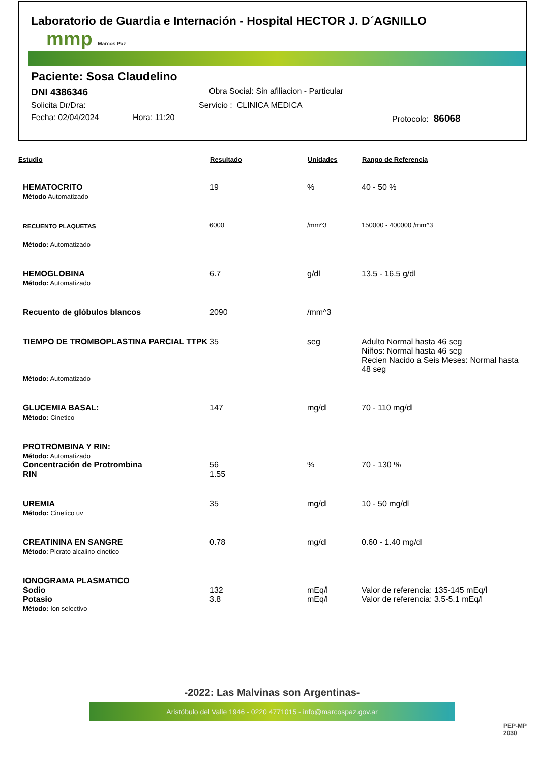Laboratorio de Guardia e Internación - Hospital HECTOR J. D´AGNILLO
mmp Marcos Paz
Paciente: Sosa Claudelino
DNI 4386346 Obra Social: Sin afiliacion - Particular
Solicita Dr/Dra: Servicio : CLINICA MEDICA
Fecha: 02/04/2024 Hora: 11:20 Protocolo: 86068
| Estudio | Resultado | Unidades | Rango de Referencia |
| --- | --- | --- | --- |
| HEMATOCRITO Método Automatizado | 19 | % | 40 - 50 % |
| RECUENTO PLAQUETAS Método: Automatizado | 6000 | /mm^3 | 150000 - 400000 /mm^3 |
| HEMOGLOBINA Método: Automatizado | 6.7 | g/dl | 13.5 - 16.5 g/dl |
| Recuento de glóbulos blancos | 2090 | /mm^3 | |
| TIEMPO DE TROMBOPLASTINA PARCIAL TTPK Método: Automatizado | 35 | seg | Adulto Normal hasta 46 seg Niños: Normal hasta 46 seg Recien Nacido a Seis Meses: Normal hasta 48 seg |
| GLUCEMIA BASAL: Mètodo: Cinetico | 147 | mg/dl | 70 - 110 mg/dl |
| PROTROMBINA Y RIN: Método: Automatizado | | | |
| Concentración de Protrombina | 56 | % | 70 - 130 % |
| RIN | 1.55 | | |
| UREMIA Método: Cinetico uv | 35 | mg/dl | 10 - 50 mg/dl |
| CREATININA EN SANGRE Método : Picrato alcalino cinetico | 0.78 | mg/dl | 0.60 - 1.40 mg/dl |
| IONOGRAMA PLASMATICO | | | |
| Sodio | 132 | mEq/l | Valor de referencia: 135-145 mEq/l |
| Potasio | 3.8 | mEq/l | Valor de referencia: 3.5-5.1 mEq/l |
| Método: Ion selectivo | | | |
-2022: Las Malvinas son Argentinas-
Aristóbulo del Valle 1946 - 0220 4771015 - info@marcospaz.gov.ar
PEP-MP
2030